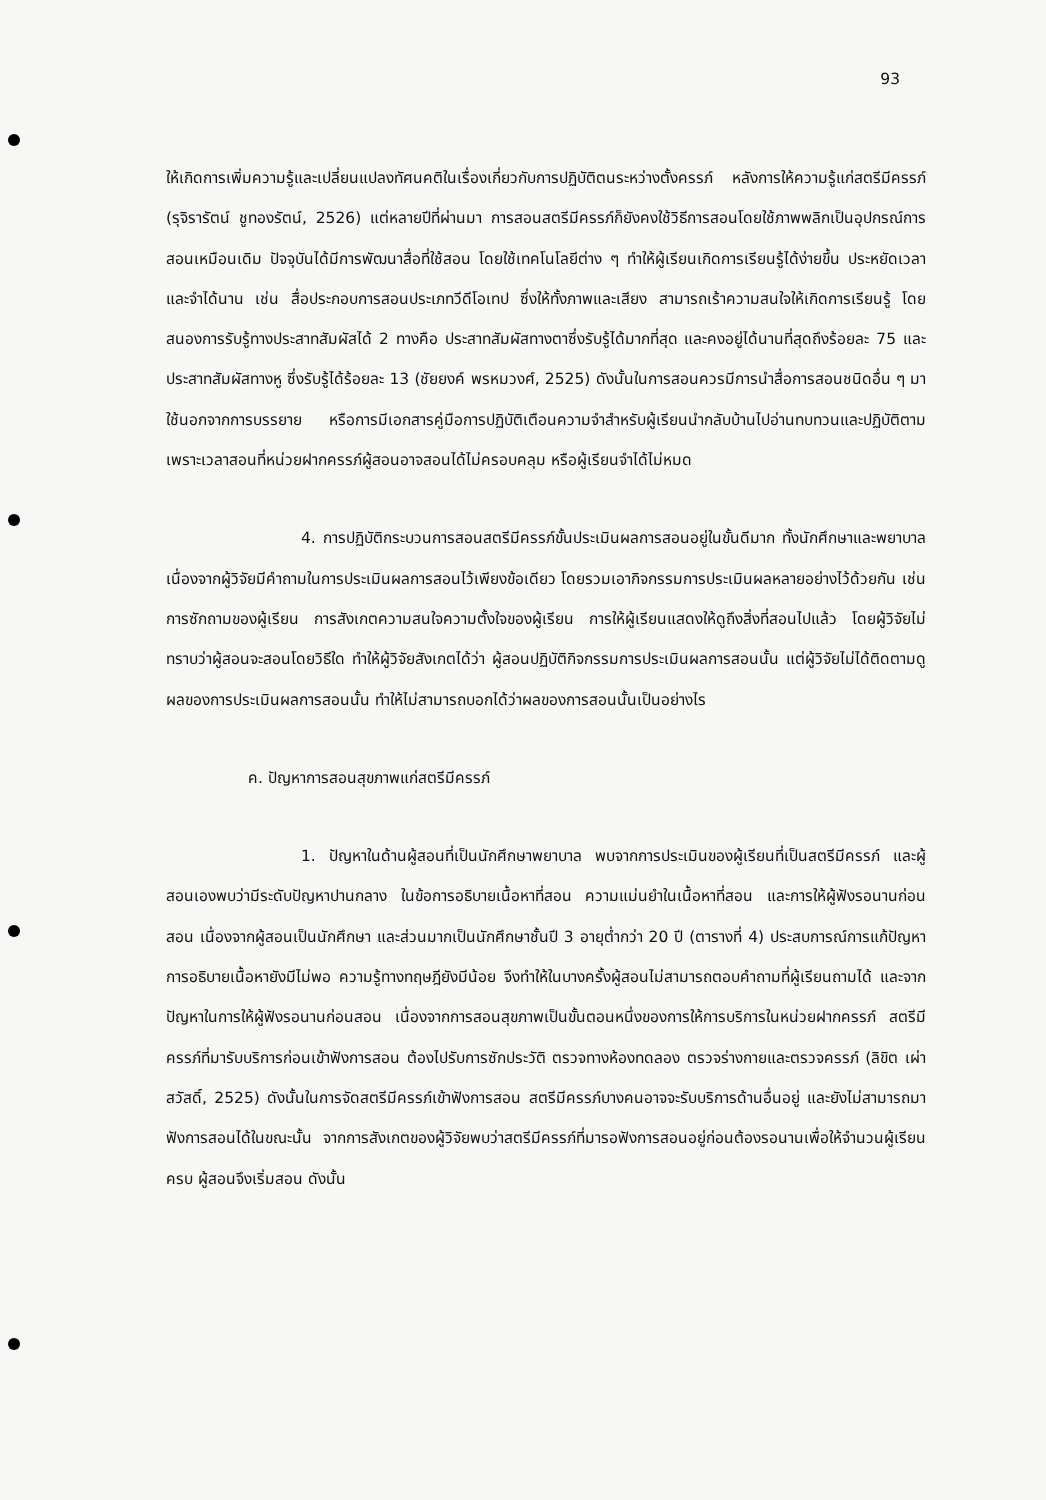93
ให้เกิดการเพิ่มความรู้และเปลี่ยนแปลงทัศนคติในเรื่องเกี่ยวกับการปฏิบัติตนระหว่างตั้งครรภ์ หลังการให้ความรู้แก่สตรีมีครรภ์ (รุจิรารัตน์ ชูทองรัตน์, 2526) แต่หลายปีที่ผ่านมา การสอนสตรีมีครรภ์ก็ยังคงใช้วิธีการสอนโดยใช้ภาพพลิกเป็นอุปกรณ์การสอนเหมือนเดิม ปัจจุบันได้มีการพัฒนาสื่อที่ใช้สอน โดยใช้เทคโนโลยีต่าง ๆ ทำให้ผู้เรียนเกิดการเรียนรู้ได้ง่ายขึ้น ประหยัดเวลา และจำได้นาน เช่น สื่อประกอบการสอนประเภทวีดีโอเทป ซึ่งให้ทั้งภาพและเสียง สามารถเร้าความสนใจให้เกิดการเรียนรู้ โดยสนองการรับรู้ทางประสาทสัมผัสได้ 2 ทางคือ ประสาทสัมผัสทางตาซึ่งรับรู้ได้มากที่สุด และคงอยู่ได้นานที่สุดถึงร้อยละ 75 และประสาทสัมผัสทางหู ซึ่งรับรู้ได้ร้อยละ 13 (ชัยยงค์ พรหมวงศ์, 2525) ดังนั้นในการสอนควรมีการนำสื่อการสอนชนิดอื่น ๆ มาใช้นอกจากการบรรยาย หรือการมีเอกสารคู่มือการปฏิบัติเตือนความจำสำหรับผู้เรียนนำกลับบ้านไปอ่านทบทวนและปฏิบัติตาม เพราะเวลาสอนที่หน่วยฝากครรภ์ผู้สอนอาจสอนได้ไม่ครอบคลุม หรือผู้เรียนจำได้ไม่หมด
4. การปฏิบัติกระบวนการสอนสตรีมีครรภ์ขั้นประเมินผลการสอนอยู่ในขั้นดีมาก ทั้งนักศึกษาและพยาบาล เนื่องจากผู้วิจัยมีคำถามในการประเมินผลการสอนไว้เพียงข้อเดียว โดยรวมเอากิจกรรมการประเมินผลหลายอย่างไว้ด้วยกัน เช่น การซักถามของผู้เรียน การสังเกตความสนใจความตั้งใจของผู้เรียน การให้ผู้เรียนแสดงให้ดูถึงสิ่งที่สอนไปแล้ว โดยผู้วิจัยไม่ทราบว่าผู้สอนจะสอนโดยวิธีใด ทำให้ผู้วิจัยสังเกตได้ว่า ผู้สอนปฏิบัติกิจกรรมการประเมินผลการสอนนั้น แต่ผู้วิจัยไม่ได้ติดตามดูผลของการประเมินผลการสอนนั้น ทำให้ไม่สามารถบอกได้ว่าผลของการสอนนั้นเป็นอย่างไร
ค. ปัญหาการสอนสุขภาพแก่สตรีมีครรภ์
1. ปัญหาในด้านผู้สอนที่เป็นนักศึกษาพยาบาล พบจากการประเมินของผู้เรียนที่เป็นสตรีมีครรภ์ และผู้สอนเองพบว่ามีระดับปัญหาปานกลาง ในข้อการอธิบายเนื้อหาที่สอน ความแม่นยำในเนื้อหาที่สอน และการให้ผู้ฟังรอนานก่อนสอน เนื่องจากผู้สอนเป็นนักศึกษา และส่วนมากเป็นนักศึกษาชั้นปี 3 อายุต่ำกว่า 20 ปี (ตารางที่ 4) ประสบการณ์การแก้ปัญหา การอธิบายเนื้อหายังมีไม่พอ ความรู้ทางทฤษฎียังมีน้อย จึงทำให้ในบางครั้งผู้สอนไม่สามารถตอบคำถามที่ผู้เรียนถามได้ และจากปัญหาในการให้ผู้ฟังรอนานก่อนสอน เนื่องจากการสอนสุขภาพเป็นขั้นตอนหนึ่งของการให้การบริการในหน่วยฝากครรภ์ สตรีมีครรภ์ที่มารับบริการก่อนเข้าฟังการสอน ต้องไปรับการซักประวัติ ตรวจทางห้องทดลอง ตรวจร่างกายและตรวจครรภ์ (ลิขิต เผ่าสวัสดิ์, 2525) ดังนั้นในการจัดสตรีมีครรภ์เข้าฟังการสอน สตรีมีครรภ์บางคนอาจจะรับบริการด้านอื่นอยู่ และยังไม่สามารถมาฟังการสอนได้ในขณะนั้น จากการสังเกตของผู้วิจัยพบว่าสตรีมีครรภ์ที่มารอฟังการสอนอยู่ก่อนต้องรอนานเพื่อให้จำนวนผู้เรียนครบ ผู้สอนจึงเริ่มสอน ดังนั้น